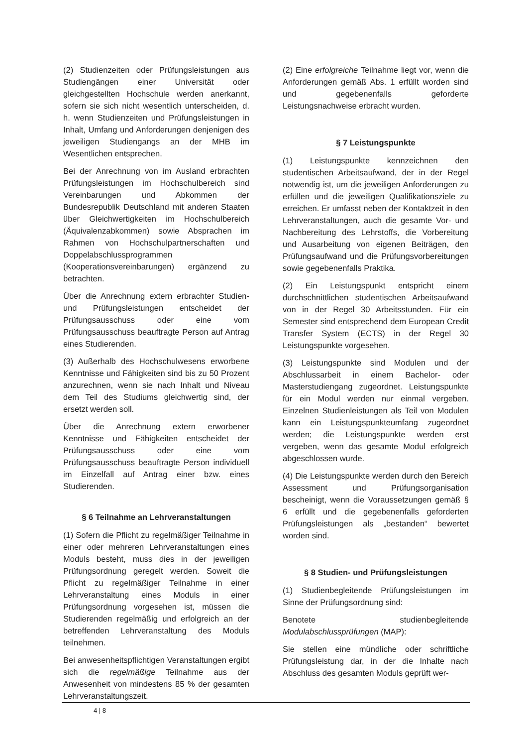(2) Studienzeiten oder Prüfungsleistungen aus Studiengängen einer Universität oder gleichgestellten Hochschule werden anerkannt, sofern sie sich nicht wesentlich unterscheiden, d. h. wenn Studienzeiten und Prüfungsleistungen in Inhalt, Umfang und Anforderungen denjenigen des jeweiligen Studiengangs an der MHB im Wesentlichen entsprechen.
Bei der Anrechnung von im Ausland erbrachten Prüfungsleistungen im Hochschulbereich sind Vereinbarungen und Abkommen der Bundesrepublik Deutschland mit anderen Staaten über Gleichwertigkeiten im Hochschulbereich (Äquivalenzabkommen) sowie Absprachen im Rahmen von Hochschulpartnerschaften und Doppelabschlussprogrammen (Kooperationsvereinbarungen) ergänzend zu betrachten.
Über die Anrechnung extern erbrachter Studien- und Prüfungsleistungen entscheidet der Prüfungsausschuss oder eine vom Prüfungsausschuss beauftragte Person auf Antrag eines Studierenden.
(3) Außerhalb des Hochschulwesens erworbene Kenntnisse und Fähigkeiten sind bis zu 50 Prozent anzurechnen, wenn sie nach Inhalt und Niveau dem Teil des Studiums gleichwertig sind, der ersetzt werden soll.
Über die Anrechnung extern erworbener Kenntnisse und Fähigkeiten entscheidet der Prüfungsausschuss oder eine vom Prüfungsausschuss beauftragte Person individuell im Einzelfall auf Antrag einer bzw. eines Studierenden.
§ 6 Teilnahme an Lehrveranstaltungen
(1) Sofern die Pflicht zu regelmäßiger Teilnahme in einer oder mehreren Lehrveranstaltungen eines Moduls besteht, muss dies in der jeweiligen Prüfungsordnung geregelt werden. Soweit die Pflicht zu regelmäßiger Teilnahme in einer Lehrveranstaltung eines Moduls in einer Prüfungsordnung vorgesehen ist, müssen die Studierenden regelmäßig und erfolgreich an der betreffenden Lehrveranstaltung des Moduls teilnehmen.
Bei anwesenheitspflichtigen Veranstaltungen ergibt sich die regelmäßige Teilnahme aus der Anwesenheit von mindestens 85 % der gesamten Lehrveranstaltungszeit.
(2) Eine erfolgreiche Teilnahme liegt vor, wenn die Anforderungen gemäß Abs. 1 erfüllt worden sind und gegebenenfalls geforderte Leistungsnachweise erbracht wurden.
§ 7 Leistungspunkte
(1) Leistungspunkte kennzeichnen den studentischen Arbeitsaufwand, der in der Regel notwendig ist, um die jeweiligen Anforderungen zu erfüllen und die jeweiligen Qualifikationsziele zu erreichen. Er umfasst neben der Kontaktzeit in den Lehrveranstaltungen, auch die gesamte Vor- und Nachbereitung des Lehrstoffs, die Vorbereitung und Ausarbeitung von eigenen Beiträgen, den Prüfungsaufwand und die Prüfungsvorbereitungen sowie gegebenenfalls Praktika.
(2) Ein Leistungspunkt entspricht einem durchschnittlichen studentischen Arbeitsaufwand von in der Regel 30 Arbeitsstunden. Für ein Semester sind entsprechend dem European Credit Transfer System (ECTS) in der Regel 30 Leistungspunkte vorgesehen.
(3) Leistungspunkte sind Modulen und der Abschlussarbeit in einem Bachelor- oder Masterstudiengang zugeordnet. Leistungspunkte für ein Modul werden nur einmal vergeben. Einzelnen Studienleistungen als Teil von Modulen kann ein Leistungspunkteumfang zugeordnet werden; die Leistungspunkte werden erst vergeben, wenn das gesamte Modul erfolgreich abgeschlossen wurde.
(4) Die Leistungspunkte werden durch den Bereich Assessment und Prüfungsorganisation bescheinigt, wenn die Voraussetzungen gemäß § 6 erfüllt und die gegebenenfalls geforderten Prüfungsleistungen als „bestanden“ bewertet worden sind.
§ 8 Studien- und Prüfungsleistungen
(1) Studienbegleitende Prüfungsleistungen im Sinne der Prüfungsordnung sind:
Benotete studienbegleitende Modulabschlussprüfungen (MAP):
Sie stellen eine mündliche oder schriftliche Prüfungsleistung dar, in der die Inhalte nach Abschluss des gesamten Moduls geprüft wer-
4 | 8